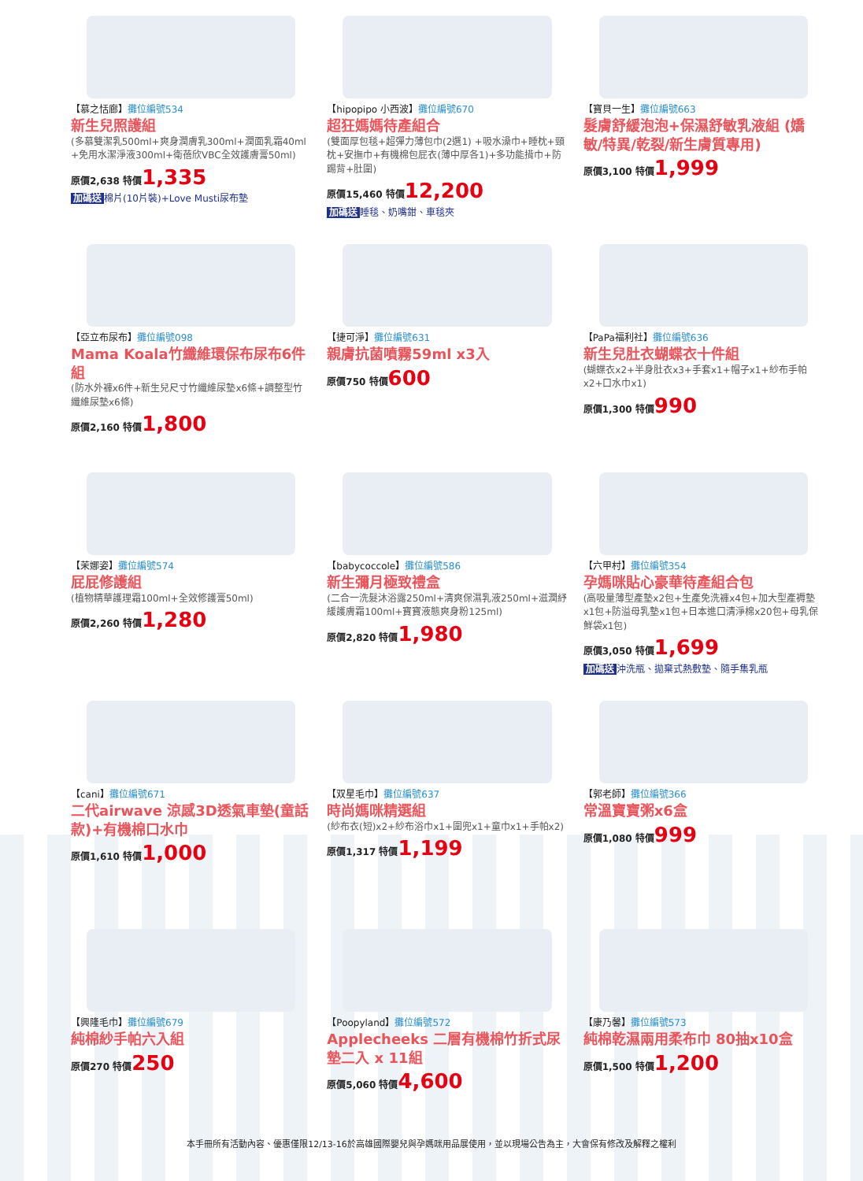【慕之恬廊】攤位編號534
新生兒照護組
(多慕雙潔乳500ml+爽身潤膚乳300ml+潤面乳霜40ml +免用水潔淨液300ml+衛蓓欣VBC全效護膚膏50ml)
原價2,638 特價1,335
加碼送 棉片(10片裝)+Love Musti尿布墊
【hipopipo 小西波】攤位編號670
超狂媽媽待產組合
(雙面厚包毯+超彈力薄包巾(2選1) +吸水澡巾+睡枕+頸枕+安撫巾+有機棉包屁衣(薄中厚各1)+多功能揹巾+防踢背+肚圍)
原價15,460 特價12,200
加碼送 睡毯、奶嘴鉗、車毯夾
【寶貝一生】攤位編號663
髮膚舒緩泡泡+保濕舒敏乳液組 (嬌敏/特異/乾裂/新生膚質專用)
原價3,100 特價1,999
【亞立布尿布】攤位編號098
Mama Koala竹纖維環保布尿布6件組
(防水外褲x6件+新生兒尺寸竹纖維尿墊x6條+調整型竹纖維尿墊x6條)
原價2,160 特價1,800
【捷可淨】攤位編號631
親膚抗菌噴霧59ml x3入
原價750 特價600
【PaPa福利社】攤位編號636
新生兒肚衣蝴蝶衣十件組
(蝴蝶衣x2+半身肚衣x3+手套x1+帽子x1+紗布手帕x2+口水巾x1)
原價1,300 特價990
【茉娜姿】攤位編號574
屁屁修護組
(植物精華護理霜100ml+全效修護膏50ml)
原價2,260 特價1,280
【babycoccole】攤位編號586
新生彌月極致禮盒
(二合一洗髮沐浴露250ml+清爽保濕乳液250ml+滋潤紓緩護膚霜100ml+寶寶液態爽身粉125ml)
原價2,820 特價1,980
【六甲村】攤位編號354
孕媽咪貼心豪華待產組合包
(高吸量薄型產墊x2包+生產免洗褲x4包+加大型產褥墊x1包+防溢母乳墊x1包+日本進口清淨棉x20包+母乳保鮮袋x1包)
原價3,050 特價1,699
加碼送 沖洗瓶、拋棄式熱敷墊、隨手集乳瓶
【cani】攤位編號671
二代airwave 涼感3D透氣車墊(童話款)+有機棉口水巾
原價1,610 特價1,000
【双星毛巾】攤位編號637
時尚媽咪精選組
(紗布衣(短)x2+紗布浴巾x1+圍兜x1+童巾x1+手帕x2)
原價1,317 特價1,199
【郭老師】攤位編號366
常溫寶寶粥x6盒
原價1,080 特價999
【興隆毛巾】攤位編號679
純棉紗手帕六入組
原價270 特價250
【Poopyland】攤位編號572
Applecheeks 二層有機棉竹折式尿墊二入 x 11組
原價5,060 特價4,600
【康乃馨】攤位編號573
純棉乾濕兩用柔布巾 80抽x10盒
原價1,500 特價1,200
本手冊所有活動內容、優惠僅限12/13-16於高雄國際嬰兒與孕媽咪用品展使用，並以現場公告為主，大會保有修改及解釋之權利